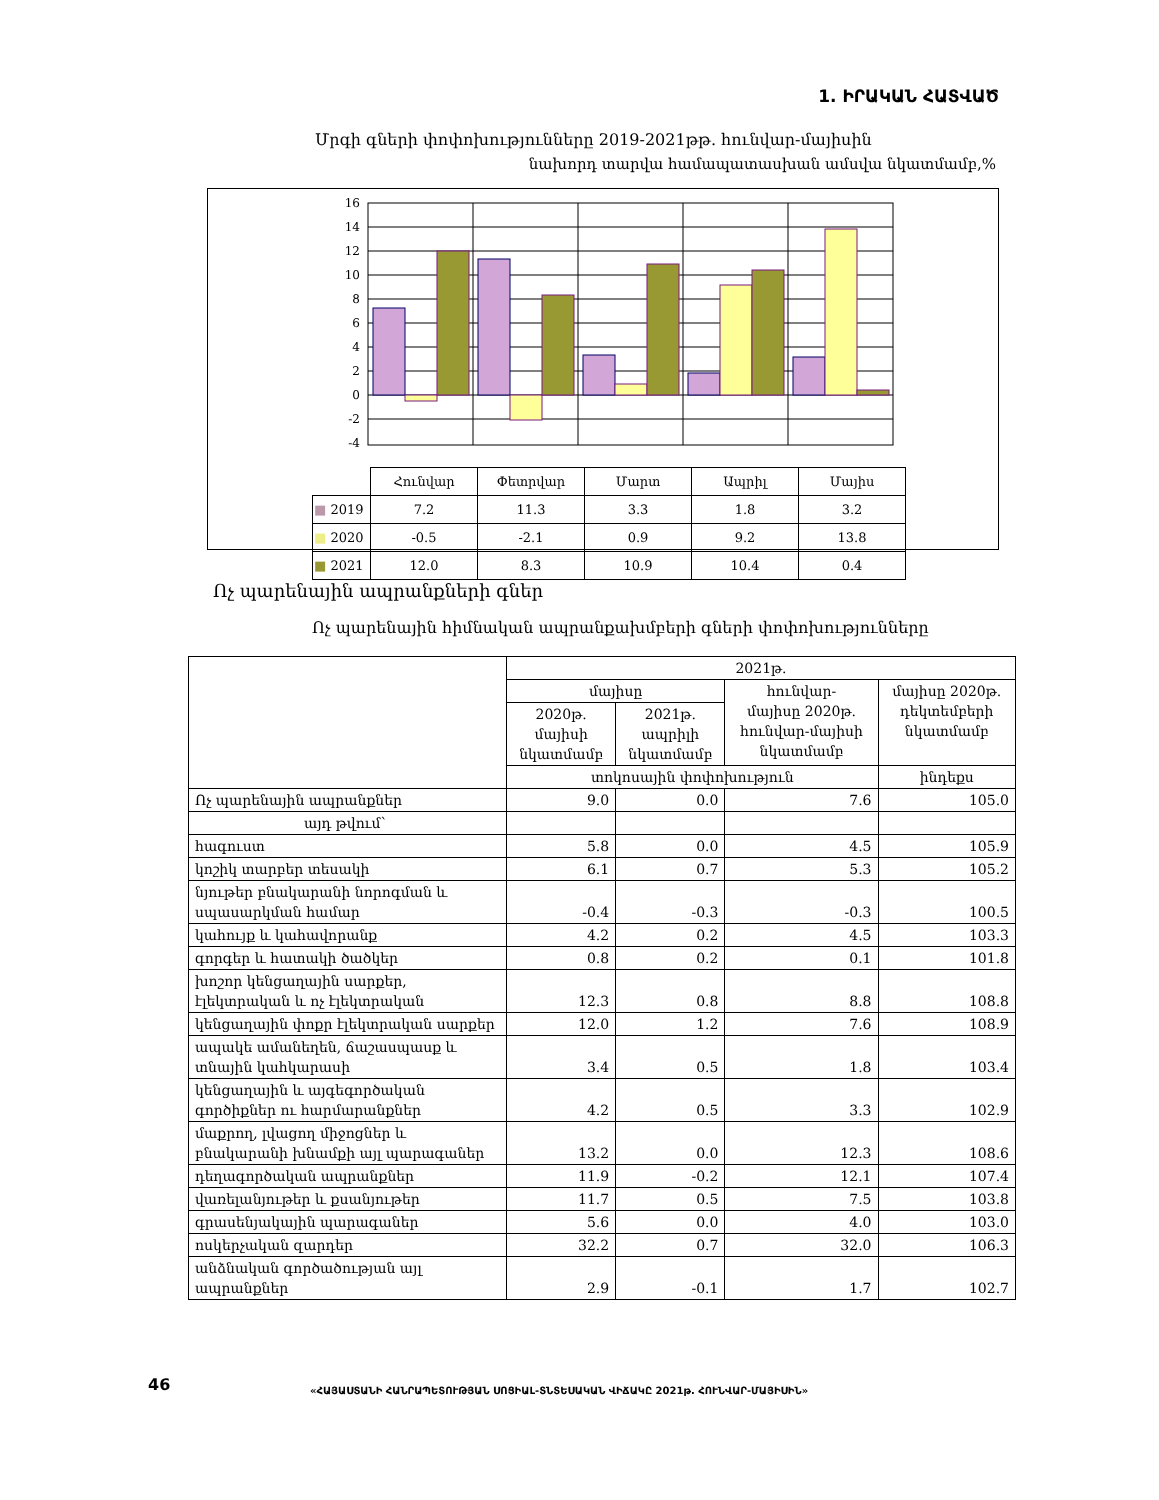1. ԻՐԱԿԱՆ ՀԱՏՎԱԾ
Մրգի գների փոփոխությունները 2019-2021թթ. հունվար-մայիսին
նախորդ տարվա համապատասխան ամսվա նկատմամբ,%
16
14
12
10
8
6
4
2
0
-2
-4
| | Հունվար | Փետրվար | Մարտ | Ապրիլ | Մայիս |
| ■ 2019 | 7.2 | 11.3 | 3.3 | 1.8 | 3.2 |
| ■ 2020 | -0.5 | -2.1 | 0.9 | 9.2 | 13.8 |
| ■ 2021 | 12.0 | 8.3 | 10.9 | 10.4 | 0.4 |
Ոչ պարենային ապրանքների գներ
Ոչ պարենային հիմնական ապրանքախմբերի գների փոփոխությունները
| | 2021թ. | | | |
| --- | --- | --- | --- | --- |
| | մայիսը | | հունվար- մայիսը 2020թ. հունվար-մայիսի նկատմամբ | մայիսը 2020թ. դեկտեմբերի նկատմամբ |
| | 2020թ. մայիսի նկատմամբ | 2021թ. ապրիլի նկատմամբ | | |
| | տոկոսային փոփոխություն | | | ինդեքս |
| Ոչ պարենային ապրանքներ | 9.0 | 0.0 | 7.6 | 105.0 |
| այդ թվում՝ | | | | |
| հագուստ | 5.8 | 0.0 | 4.5 | 105.9 |
| կոշիկ տարբեր տեսակի | 6.1 | 0.7 | 5.3 | 105.2 |
| նյութեր բնակարանի նորոգման և սպասարկման համար | -0.4 | -0.3 | -0.3 | 100.5 |
| կահույք և կահավորանք | 4.2 | 0.2 | 4.5 | 103.3 |
| գորգեր և հատակի ծածկեր | 0.8 | 0.2 | 0.1 | 101.8 |
| խոշոր կենցաղային սարքեր, էլեկտրական և ոչ էլեկտրական | 12.3 | 0.8 | 8.8 | 108.8 |
| կենցաղային փոքր էլեկտրական սարքեր | 12.0 | 1.2 | 7.6 | 108.9 |
| ապակե ամանեղեն, ճաշասպասք և տնային կահկարասի | 3.4 | 0.5 | 1.8 | 103.4 |
| կենցաղային և այգեգործական գործիքներ ու հարմարանքներ | 4.2 | 0.5 | 3.3 | 102.9 |
| մաքրող, լվացող միջոցներ և բնակարանի խնամքի այլ պարագաներ | 13.2 | 0.0 | 12.3 | 108.6 |
| դեղագործական ապրանքներ | 11.9 | -0.2 | 12.1 | 107.4 |
| վառելանյութեր և քսանյութեր | 11.7 | 0.5 | 7.5 | 103.8 |
| գրասենյակային պարագաներ | 5.6 | 0.0 | 4.0 | 103.0 |
| ոսկերչական զարդեր | 32.2 | 0.7 | 32.0 | 106.3 |
| անձնական գործածության այլ ապրանքներ | 2.9 | -0.1 | 1.7 | 102.7 |
46
«ՀԱՅԱՍՏԱՆԻ ՀԱՆՐԱՊԵՏՈՒԹՅԱՆ ՍՈՑԻԱԼ-ՏՆՏԵՍԱԿԱՆ ՎԻՃԱԿԸ 2021թ. ՀՈՒՆՎԱՐ-ՄԱՅԻՍԻՆ»